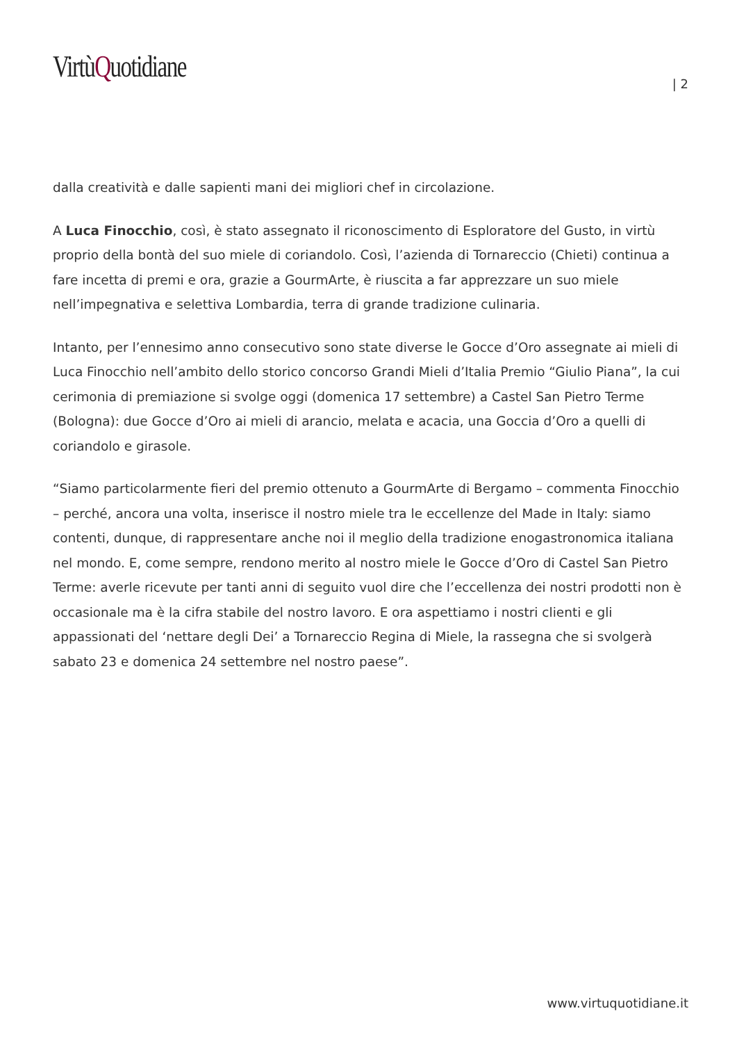VirtùQuotidiane
| 2
dalla creatività e dalle sapienti mani dei migliori chef in circolazione.
A Luca Finocchio, così, è stato assegnato il riconoscimento di Esploratore del Gusto, in virtù proprio della bontà del suo miele di coriandolo. Così, l’azienda di Tornareccio (Chieti) continua a fare incetta di premi e ora, grazie a GourmArte, è riuscita a far apprezzare un suo miele nell’impegnativa e selettiva Lombardia, terra di grande tradizione culinaria.
Intanto, per l’ennesimo anno consecutivo sono state diverse le Gocce d’Oro assegnate ai mieli di Luca Finocchio nell’ambito dello storico concorso Grandi Mieli d’Italia Premio “Giulio Piana”, la cui cerimonia di premiazione si svolge oggi (domenica 17 settembre) a Castel San Pietro Terme (Bologna): due Gocce d’Oro ai mieli di arancio, melata e acacia, una Goccia d’Oro a quelli di coriandolo e girasole.
“Siamo particolarmente fieri del premio ottenuto a GourmArte di Bergamo – commenta Finocchio – perché, ancora una volta, inserisce il nostro miele tra le eccellenze del Made in Italy: siamo contenti, dunque, di rappresentare anche noi il meglio della tradizione enogastronomica italiana nel mondo. E, come sempre, rendono merito al nostro miele le Gocce d’Oro di Castel San Pietro Terme: averle ricevute per tanti anni di seguito vuol dire che l’eccellenza dei nostri prodotti non è occasionale ma è la cifra stabile del nostro lavoro. E ora aspettiamo i nostri clienti e gli appassionati del ‘nettare degli Dei’ a Tornareccio Regina di Miele, la rassegna che si svolgerà sabato 23 e domenica 24 settembre nel nostro paese”.
www.virtuquotidiane.it